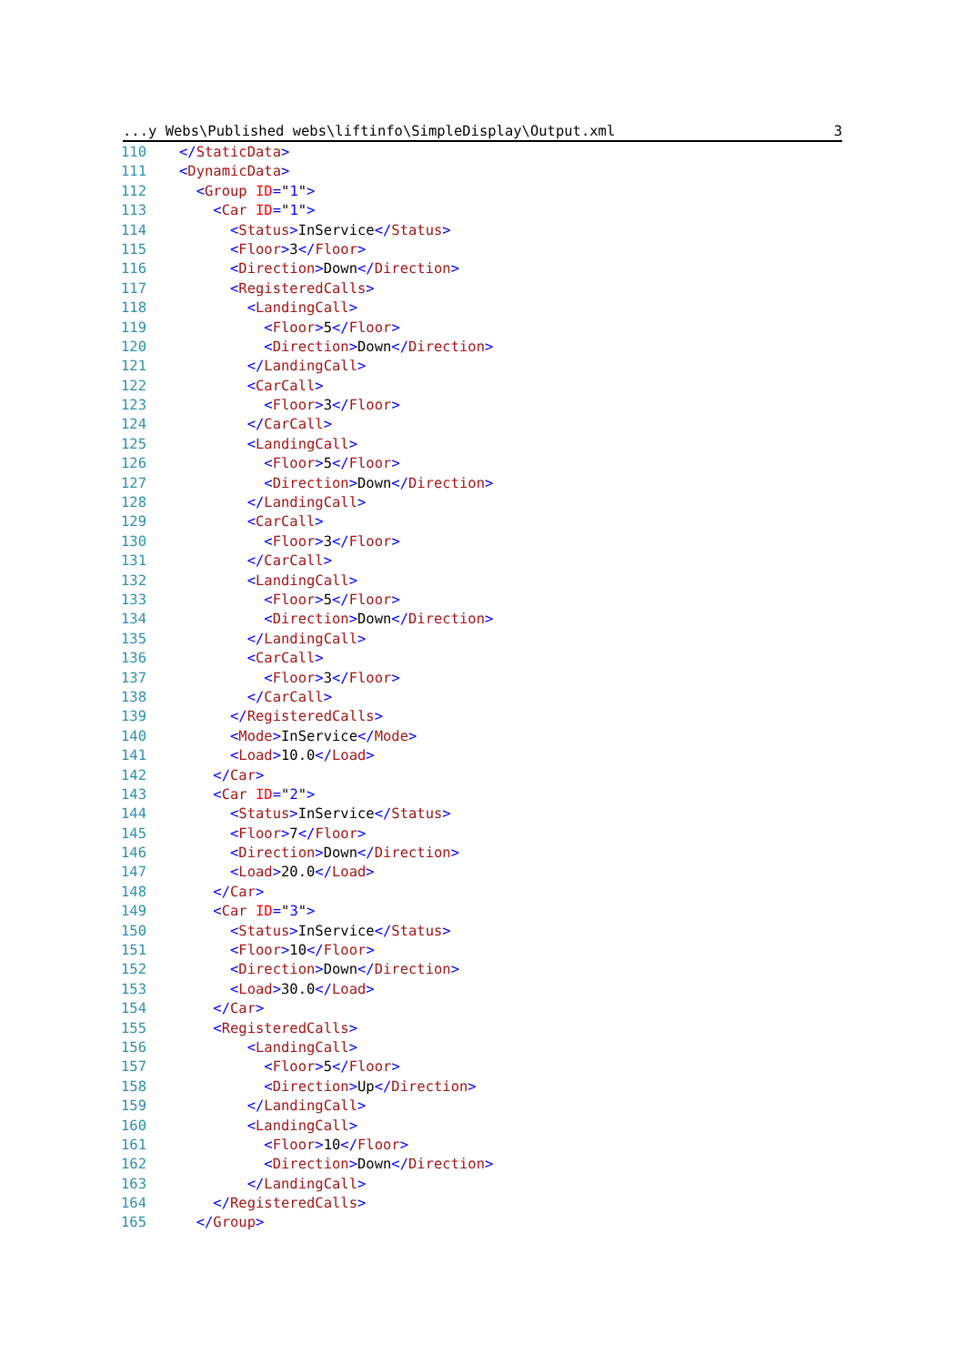...y Webs\Published webs\liftinfo\SimpleDisplay\Output.xml 3
110 </StaticData>
111 <DynamicData>
112 <Group ID="1">
113 <Car ID="1">
114 <Status>InService</Status>
115 <Floor>3</Floor>
116 <Direction>Down</Direction>
117 <RegisteredCalls>
118 <LandingCall>
119 <Floor>5</Floor>
120 <Direction>Down</Direction>
121 </LandingCall>
122 <CarCall>
123 <Floor>3</Floor>
124 </CarCall>
125 <LandingCall>
126 <Floor>5</Floor>
127 <Direction>Down</Direction>
128 </LandingCall>
129 <CarCall>
130 <Floor>3</Floor>
131 </CarCall>
132 <LandingCall>
133 <Floor>5</Floor>
134 <Direction>Down</Direction>
135 </LandingCall>
136 <CarCall>
137 <Floor>3</Floor>
138 </CarCall>
139 </RegisteredCalls>
140 <Mode>InService</Mode>
141 <Load>10.0</Load>
142 </Car>
143 <Car ID="2">
144 <Status>InService</Status>
145 <Floor>7</Floor>
146 <Direction>Down</Direction>
147 <Load>20.0</Load>
148 </Car>
149 <Car ID="3">
150 <Status>InService</Status>
151 <Floor>10</Floor>
152 <Direction>Down</Direction>
153 <Load>30.0</Load>
154 </Car>
155 <RegisteredCalls>
156 <LandingCall>
157 <Floor>5</Floor>
158 <Direction>Up</Direction>
159 </LandingCall>
160 <LandingCall>
161 <Floor>10</Floor>
162 <Direction>Down</Direction>
163 </LandingCall>
164 </RegisteredCalls>
165 </Group>